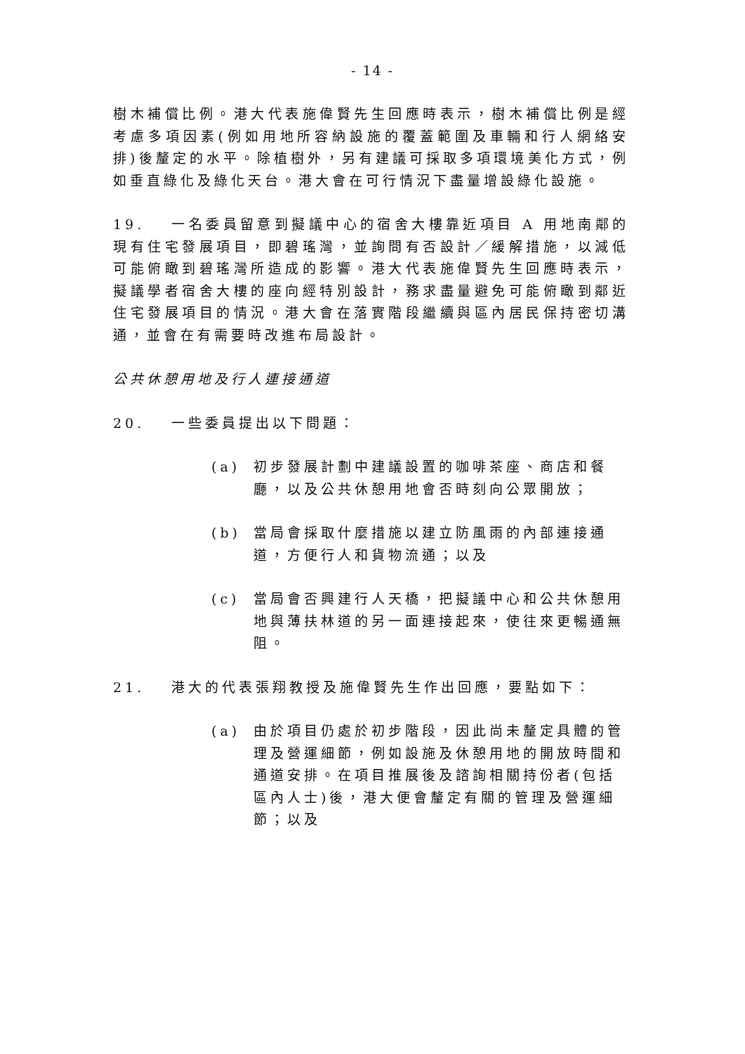- 14 -
樹木補償比例。港大代表施偉賢先生回應時表示，樹木補償比例是經考慮多項因素(例如用地所容納設施的覆蓋範圍及車輛和行人網絡安排)後釐定的水平。除植樹外，另有建議可採取多項環境美化方式，例如垂直綠化及綠化天台。港大會在可行情況下盡量增設綠化設施。
19. 一名委員留意到擬議中心的宿舍大樓靠近項目 A 用地南鄰的現有住宅發展項目，即碧瑤灣，並詢問有否設計／緩解措施，以減低可能俯瞰到碧瑤灣所造成的影響。港大代表施偉賢先生回應時表示，擬議學者宿舍大樓的座向經特別設計，務求盡量避免可能俯瞰到鄰近住宅發展項目的情況。港大會在落實階段繼續與區內居民保持密切溝通，並會在有需要時改進布局設計。
公共休憩用地及行人連接通道
20. 一些委員提出以下問題：
(a) 初步發展計劃中建議設置的咖啡茶座、商店和餐廳，以及公共休憩用地會否時刻向公眾開放；
(b) 當局會採取什麼措施以建立防風雨的內部連接通道，方便行人和貨物流通；以及
(c) 當局會否興建行人天橋，把擬議中心和公共休憩用地與薄扶林道的另一面連接起來，使往來更暢通無阻。
21. 港大的代表張翔教授及施偉賢先生作出回應，要點如下：
(a) 由於項目仍處於初步階段，因此尚未釐定具體的管理及營運細節，例如設施及休憩用地的開放時間和通道安排。在項目推展後及諮詢相關持份者(包括區內人士)後，港大便會釐定有關的管理及營運細節；以及